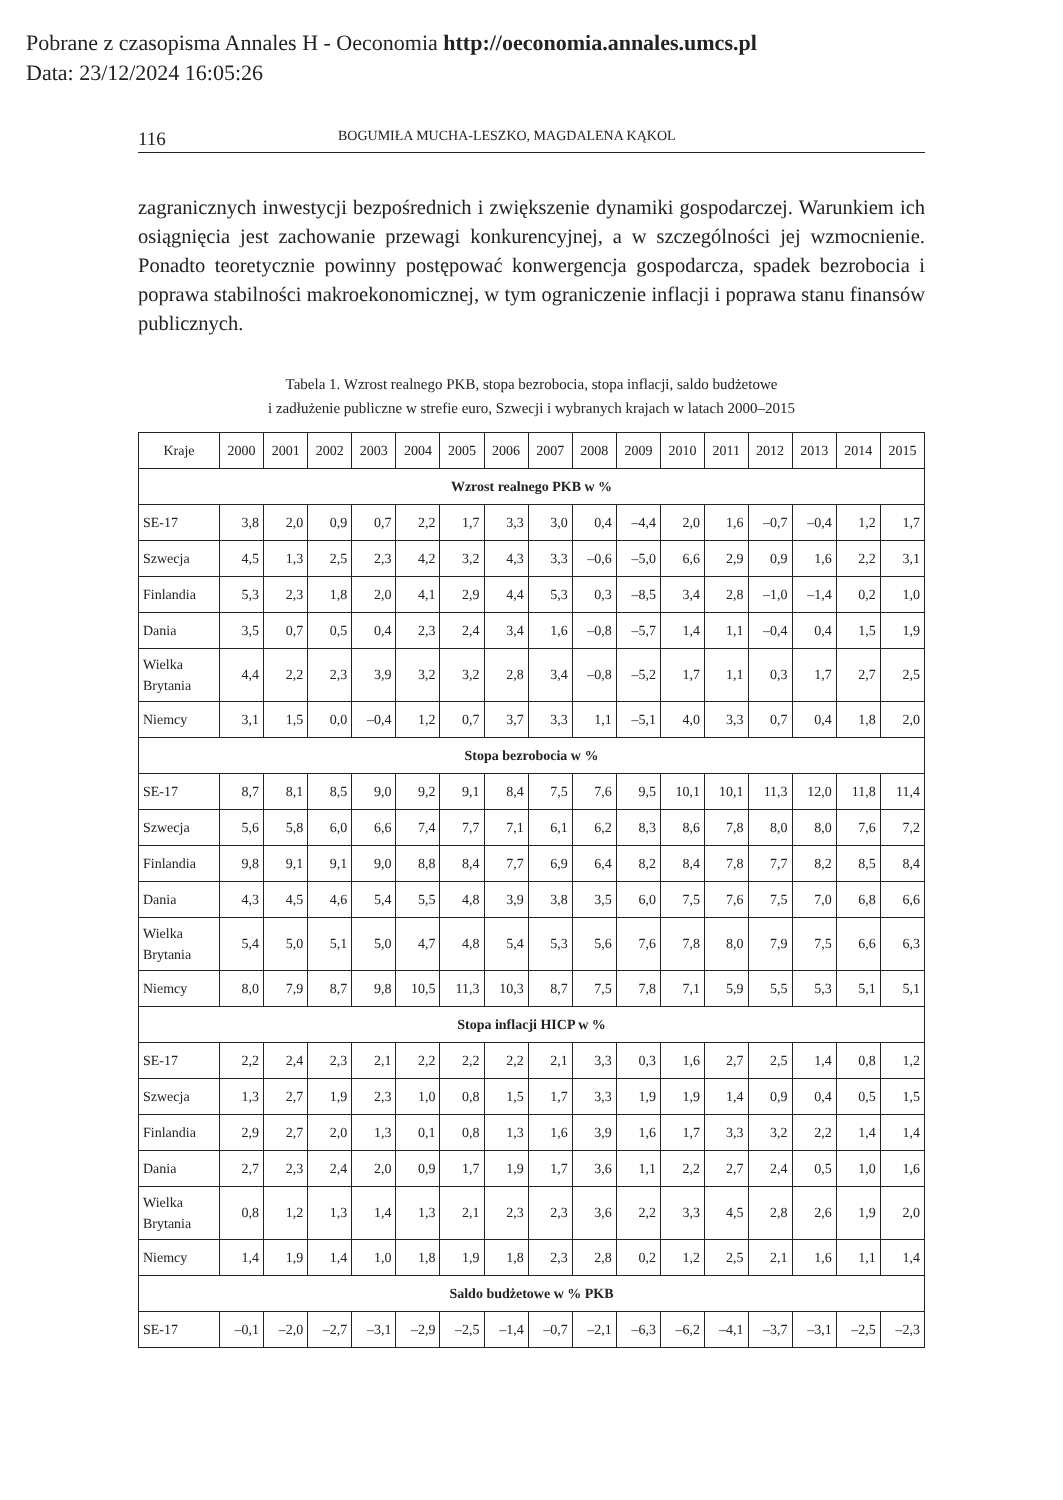Pobrane z czasopisma Annales H - Oeconomia http://oeconomia.annales.umcs.pl
Data: 23/12/2024 16:05:26
116 BOGUMIŁA MUCHA-LESZKO, MAGDALENA KĄKOL
zagranicznych inwestycji bezpośrednich i zwiększenie dynamiki gospodarczej. Warunkiem ich osiągnięcia jest zachowanie przewagi konkurencyjnej, a w szczególności jej wzmocnienie. Ponadto teoretycznie powinny postępować konwergencja gospodarcza, spadek bezrobocia i poprawa stabilności makroekonomicznej, w tym ograniczenie inflacji i poprawa stanu finansów publicznych.
Tabela 1. Wzrost realnego PKB, stopa bezrobocia, stopa inflacji, saldo budżetowe
i zadłużenie publiczne w strefie euro, Szwecji i wybranych krajach w latach 2000–2015
| Kraje | 2000 | 2001 | 2002 | 2003 | 2004 | 2005 | 2006 | 2007 | 2008 | 2009 | 2010 | 2011 | 2012 | 2013 | 2014 | 2015 |
| --- | --- | --- | --- | --- | --- | --- | --- | --- | --- | --- | --- | --- | --- | --- | --- | --- |
| Wzrost realnego PKB w % | | | | | | | | | | | | | | | | |
| SE-17 | 3,8 | 2,0 | 0,9 | 0,7 | 2,2 | 1,7 | 3,3 | 3,0 | 0,4 | –4,4 | 2,0 | 1,6 | –0,7 | –0,4 | 1,2 | 1,7 |
| Szwecja | 4,5 | 1,3 | 2,5 | 2,3 | 4,2 | 3,2 | 4,3 | 3,3 | –0,6 | –5,0 | 6,6 | 2,9 | 0,9 | 1,6 | 2,2 | 3,1 |
| Finlandia | 5,3 | 2,3 | 1,8 | 2,0 | 4,1 | 2,9 | 4,4 | 5,3 | 0,3 | –8,5 | 3,4 | 2,8 | –1,0 | –1,4 | 0,2 | 1,0 |
| Dania | 3,5 | 0,7 | 0,5 | 0,4 | 2,3 | 2,4 | 3,4 | 1,6 | –0,8 | –5,7 | 1,4 | 1,1 | –0,4 | 0,4 | 1,5 | 1,9 |
| Wielka Brytania | 4,4 | 2,2 | 2,3 | 3,9 | 3,2 | 3,2 | 2,8 | 3,4 | –0,8 | –5,2 | 1,7 | 1,1 | 0,3 | 1,7 | 2,7 | 2,5 |
| Niemcy | 3,1 | 1,5 | 0,0 | –0,4 | 1,2 | 0,7 | 3,7 | 3,3 | 1,1 | –5,1 | 4,0 | 3,3 | 0,7 | 0,4 | 1,8 | 2,0 |
| Stopa bezrobocia w % | | | | | | | | | | | | | | | | |
| SE-17 | 8,7 | 8,1 | 8,5 | 9,0 | 9,2 | 9,1 | 8,4 | 7,5 | 7,6 | 9,5 | 10,1 | 10,1 | 11,3 | 12,0 | 11,8 | 11,4 |
| Szwecja | 5,6 | 5,8 | 6,0 | 6,6 | 7,4 | 7,7 | 7,1 | 6,1 | 6,2 | 8,3 | 8,6 | 7,8 | 8,0 | 8,0 | 7,6 | 7,2 |
| Finlandia | 9,8 | 9,1 | 9,1 | 9,0 | 8,8 | 8,4 | 7,7 | 6,9 | 6,4 | 8,2 | 8,4 | 7,8 | 7,7 | 8,2 | 8,5 | 8,4 |
| Dania | 4,3 | 4,5 | 4,6 | 5,4 | 5,5 | 4,8 | 3,9 | 3,8 | 3,5 | 6,0 | 7,5 | 7,6 | 7,5 | 7,0 | 6,8 | 6,6 |
| Wielka Brytania | 5,4 | 5,0 | 5,1 | 5,0 | 4,7 | 4,8 | 5,4 | 5,3 | 5,6 | 7,6 | 7,8 | 8,0 | 7,9 | 7,5 | 6,6 | 6,3 |
| Niemcy | 8,0 | 7,9 | 8,7 | 9,8 | 10,5 | 11,3 | 10,3 | 8,7 | 7,5 | 7,8 | 7,1 | 5,9 | 5,5 | 5,3 | 5,1 | 5,1 |
| Stopa inflacji HICP w % | | | | | | | | | | | | | | | | |
| SE-17 | 2,2 | 2,4 | 2,3 | 2,1 | 2,2 | 2,2 | 2,2 | 2,1 | 3,3 | 0,3 | 1,6 | 2,7 | 2,5 | 1,4 | 0,8 | 1,2 |
| Szwecja | 1,3 | 2,7 | 1,9 | 2,3 | 1,0 | 0,8 | 1,5 | 1,7 | 3,3 | 1,9 | 1,9 | 1,4 | 0,9 | 0,4 | 0,5 | 1,5 |
| Finlandia | 2,9 | 2,7 | 2,0 | 1,3 | 0,1 | 0,8 | 1,3 | 1,6 | 3,9 | 1,6 | 1,7 | 3,3 | 3,2 | 2,2 | 1,4 | 1,4 |
| Dania | 2,7 | 2,3 | 2,4 | 2,0 | 0,9 | 1,7 | 1,9 | 1,7 | 3,6 | 1,1 | 2,2 | 2,7 | 2,4 | 0,5 | 1,0 | 1,6 |
| Wielka Brytania | 0,8 | 1,2 | 1,3 | 1,4 | 1,3 | 2,1 | 2,3 | 2,3 | 3,6 | 2,2 | 3,3 | 4,5 | 2,8 | 2,6 | 1,9 | 2,0 |
| Niemcy | 1,4 | 1,9 | 1,4 | 1,0 | 1,8 | 1,9 | 1,8 | 2,3 | 2,8 | 0,2 | 1,2 | 2,5 | 2,1 | 1,6 | 1,1 | 1,4 |
| Saldo budżetowe w % PKB | | | | | | | | | | | | | | | | |
| SE-17 | –0,1 | –2,0 | –2,7 | –3,1 | –2,9 | –2,5 | –1,4 | –0,7 | –2,1 | –6,3 | –6,2 | –4,1 | –3,7 | –3,1 | –2,5 | –2,3 |